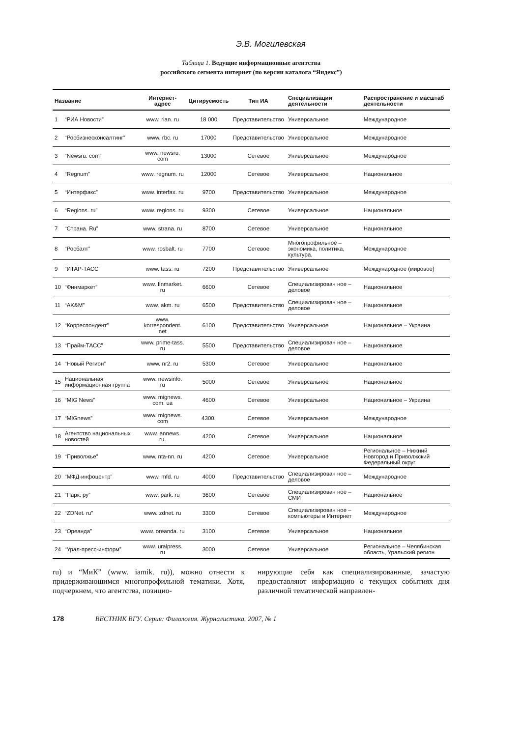Э.В. Могилевская
Таблица 1. Ведущие информационные агентства
российского сегмента интернет (по версии каталога “Яндекс”)
| Название | | Интернет-адрес | Цитируемость | Тип ИА | Специализации деятельности | Распространение и масштаб деятельности |
| --- | --- | --- | --- | --- | --- | --- |
| 1 | “РИА Новости” | www. rian. ru | 18 000 | Представительство | Универсальное | Международное |
| 2 | “Росбизнесконсалтинг” | www. rbc. ru | 17000 | Представительство | Универсальное | Международное |
| 3 | “Newsru. com” | www. newsru. com | 13000 | Сетевое | Универсальное | Международное |
| 4 | “Regnum” | www. regnum. ru | 12000 | Сетевое | Универсальное | Национальное |
| 5 | “Интерфакс” | www. interfax. ru | 9700 | Представительство | Универсальное | Международное |
| 6 | “Regions. ru” | www. regions. ru | 9300 | Сетевое | Универсальное | Национальное |
| 7 | “Страна. Ru” | www. strana. ru | 8700 | Сетевое | Универсальное | Национальное |
| 8 | “Росбалт” | www. rosbalt. ru | 7700 | Сетевое | Многопрофильное – экономика, политика, культура. | Международное |
| 9 | “ИТАР-ТАСС” | www. tass. ru | 7200 | Представительство | Универсальное | Международное (мировое) |
| 10 | “Финмаркет” | www. finmarket. ru | 6600 | Сетевое | Специализирован ное – деловое | Национальное |
| 11 | “AK&M” | www. akm. ru | 6500 | Представительство | Специализирован ное – деловое | Национальное |
| 12 | “Корреспондент” | www. korrespondent. net | 6100 | Представительство | Универсальное | Национальное – Украина |
| 13 | “Прайм-ТАСС” | www. prime-tass. ru | 5500 | Представительство | Специализирован ное – деловое | Национальное |
| 14 | “Новый Регион” | www. nr2. ru | 5300 | Сетевое | Универсальное | Национальное |
| 15 | Национальная информационная группа | www. newsinfo. ru | 5000 | Сетевое | Универсальное | Национальное |
| 16 | “MIG News” | www. mignews. com. ua | 4600 | Сетевое | Универсальное | Национальное – Украина |
| 17 | “MIGnews” | www. mignews. com | 4300. | Сетевое | Универсальное | Международное |
| 18 | Агентство национальных новостей | www. annews. ru. | 4200 | Сетевое | Универсальное | Национальное |
| 19 | “Приволжье” | www. nta-nn. ru | 4200 | Сетевое | Универсальное | Региональное – Нижний Новгород и Приволжский Федеральный округ |
| 20 | “МФД-инфоцентр” | www. mfd. ru | 4000 | Представительство | Специализирован ное – деловое | Международное |
| 21 | “Парк. ру” | www. park. ru | 3600 | Сетевое | Специализирован ное – СМИ | Национальное |
| 22 | “ZDNet. ru” | www. zdnet. ru | 3300 | Сетевое | Специализирован ное – компьютеры и Интернет | Международное |
| 23 | “Ореанда” | www. oreanda. ru | 3100 | Сетевое | Универсальное | Национальное |
| 24 | “Урал-пресс-информ” | www. uralpress. ru | 3000 | Сетевое | Универсальное | Региональное – Челябинская область, Уральский регион |
ru) и “МиК” (www. iamik. ru)), можно отнести к придерживающимся многопрофильной тематики. Хотя, подчеркнем, что агентства, позицио-
нирующие себя как специализированные, зачастую предоставляют информацию о текущих событиях дня различной тематической направлен-
178 ВЕСТНИК ВГУ. Серия: Филология. Журналистика. 2007, № 1